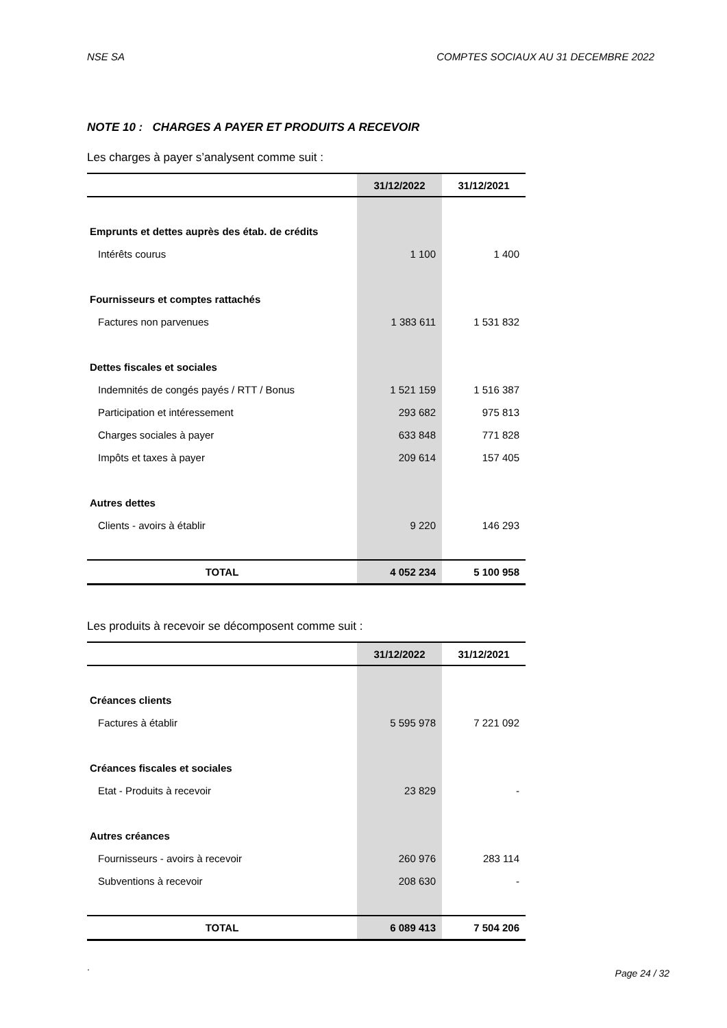NSE SA COMPTES SOCIAUX AU 31 DECEMBRE 2022
NOTE 10 : CHARGES A PAYER ET PRODUITS A RECEVOIR
Les charges à payer s’analysent comme suit :
| | 31/12/2022 | 31/12/2021 |
| --- | --- | --- |
| Emprunts et dettes auprès des étab. de crédits | | |
| Intérêts courus | 1 100 | 1 400 |
| Fournisseurs et comptes rattachés | | |
| Factures non parvenues | 1 383 611 | 1 531 832 |
| Dettes fiscales et sociales | | |
| Indemnités de congés payés / RTT / Bonus | 1 521 159 | 1 516 387 |
| Participation et intéressement | 293 682 | 975 813 |
| Charges sociales à payer | 633 848 | 771 828 |
| Impôts et taxes à payer | 209 614 | 157 405 |
| Autres dettes | | |
| Clients - avoirs à établir | 9 220 | 146 293 |
| TOTAL | 4 052 234 | 5 100 958 |
Les produits à recevoir se décomposent comme suit :
| | 31/12/2022 | 31/12/2021 |
| --- | --- | --- |
| Créances clients | | |
| Factures à établir | 5 595 978 | 7 221 092 |
| Créances fiscales et sociales | | |
| Etat - Produits à recevoir | 23 829 | - |
| Autres créances | | |
| Fournisseurs - avoirs à recevoir | 260 976 | 283 114 |
| Subventions à recevoir | 208 630 | - |
| TOTAL | 6 089 413 | 7 504 206 |
.
Page 24 / 32